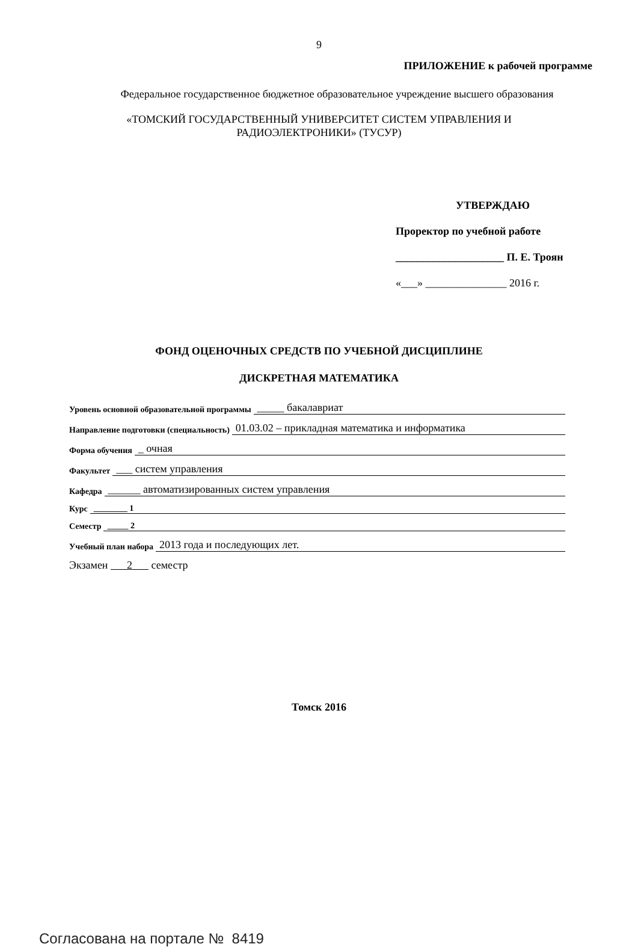9
ПРИЛОЖЕНИЕ к рабочей программе
Федеральное государственное бюджетное образовательное учреждение высшего образования
«ТОМСКИЙ ГОСУДАРСТВЕННЫЙ УНИВЕРСИТЕТ СИСТЕМ УПРАВЛЕНИЯ И
РАДИОЭЛЕКТРОНИКИ» (ТУСУР)
УТВЕРЖДАЮ
Проректор по учебной работе
____________________ П. Е. Троян
«___» _______________ 2016 г.
ФОНД ОЦЕНОЧНЫХ СРЕДСТВ ПО УЧЕБНОЙ ДИСЦИПЛИНЕ
ДИСКРЕТНАЯ МАТЕМАТИКА
Уровень основной образовательной программы _____ бакалавриат
Направление подготовки (специальность) 01.03.02 – прикладная математика и информатика
Форма обучения _ очная
Факультет ___ систем управления
Кафедра ______ автоматизированных систем управления
Курс ________ 1
Семестр _____ 2
Учебный план набора 2013 года и последующих лет.
Экзамен 2 семестр
Томск 2016
Согласована на портале № 8419